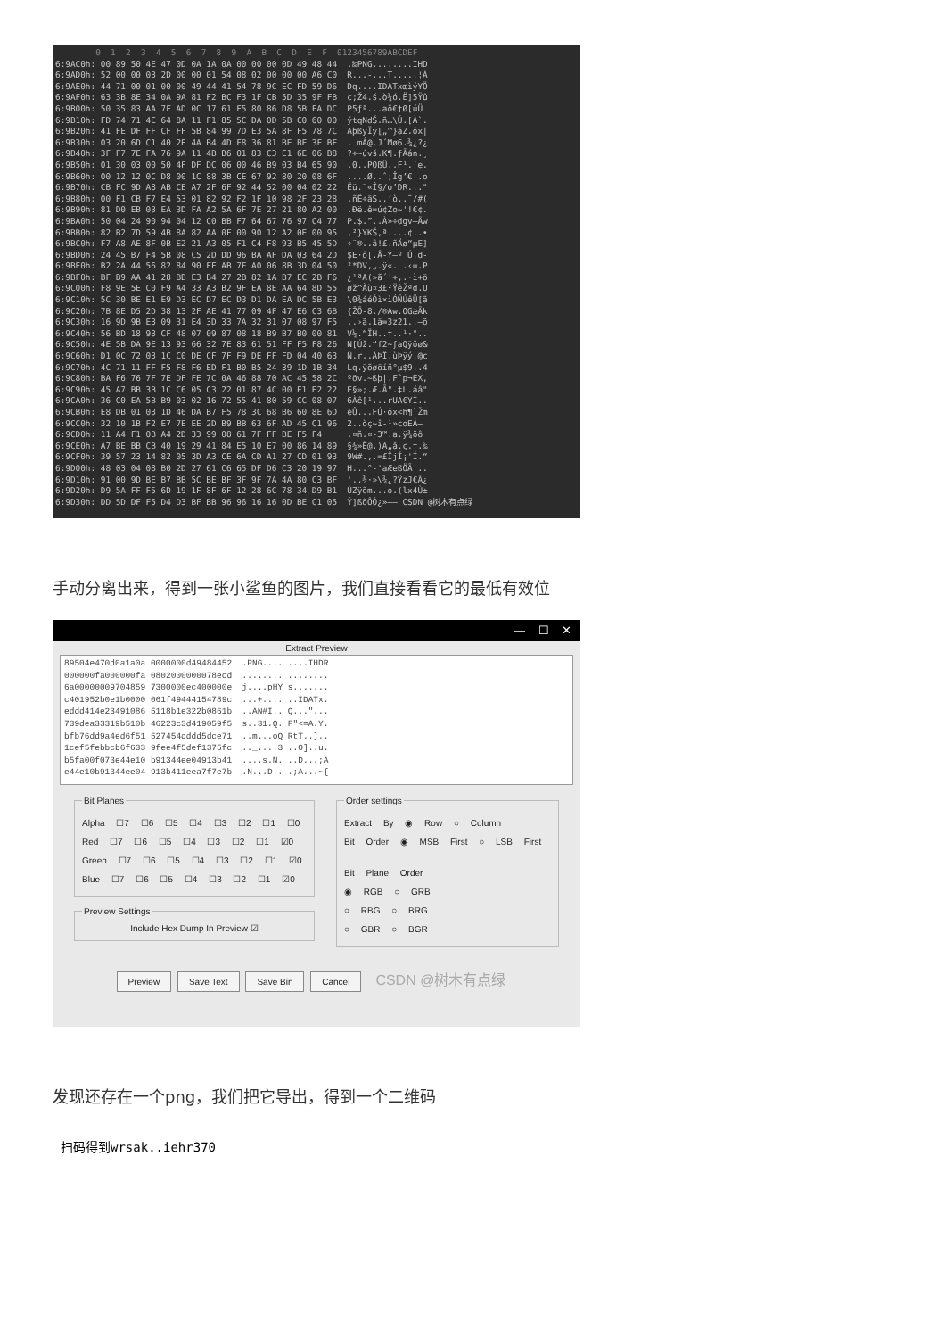0  1  2  3  4  5  6  7  8  9  A  B  C  D  E  F  0123456789ABCDEF
6:9AC0h: 00 89 50 4E 47 0D 0A 1A 0A 00 00 00 0D 49 48 44  .‰PNG........IHD
6:9AD0h: 52 00 00 03 2D 00 00 01 54 08 02 00 00 00 A6 C0  R...-...T.....¦À
6:9AE0h: 44 71 00 01 00 00 49 44 41 54 78 9C EC FD 59 D6  Dq....IDATxœìýYÖ
6:9AF0h: 63 3B 8E 34 0A 9A 81 F2 BC F3 1F CB 5D 35 9F FB  c;Ž4.š.ò¼ó.Ë]5Ÿû
6:9B00h: 50 35 83 AA 7F AD 0C 17 61 F5 80 86 D8 5B FA DC  P5ƒª.­..aõ€†Ø[úÜ
6:9B10h: FD 74 71 4E 64 8A 11 F1 85 5C DA 0D 5B C0 60 00  ýtqNdŠ.ñ…\Ú.[À`.
6:9B20h: 41 FE DF FF CF FF 5B 84 99 7D E3 5A 8F F5 78 7C  AþßÿÏÿ[„™}ãZ.õx|
6:9B30h: 03 20 6D C1 40 2E 4A B4 4D F8 36 81 BE BF 3F BF  . mÁ@.J´Mø6.¾¿?¿
6:9B40h: 3F F7 7E FA 76 9A 11 4B B6 01 83 C3 E1 6E 06 B8  ?÷~úvš.K¶.ƒÃán.¸
6:9B50h: 01 30 03 00 50 4F DF DC 06 00 46 B9 03 B4 65 90  .0..POßÜ..F¹.´e.
6:9B60h: 00 12 12 0C D8 00 1C 88 3B CE 67 92 80 20 08 6F  ....Ø..ˆ;Îg’€ .o
6:9B70h: CB FC 9D A8 AB CE A7 2F 6F 92 44 52 00 04 02 22  Ëü.¨«Î§/o’DR..."
6:9B80h: 00 F1 CB F7 E4 53 01 82 92 F2 1F 10 98 2F 23 28  .ñË÷äS.‚’ò..˜/#(
6:9B90h: 81 D0 EB 03 EA 3D FA A2 5A 6F 7E 27 21 80 A2 00  .Ðë.ê=ú¢Zo~'!€¢.
6:9BA0h: 50 04 24 90 94 04 12 C0 BB F7 64 67 76 97 C4 77  P.$.”..À»÷dgv—Äw
6:9BB0h: 82 B2 7D 59 4B 8A 82 AA 0F 00 90 12 A2 0E 00 95  ‚²}YKŠ‚ª....¢..•
6:9BC0h: F7 A8 AE 8F 0B E2 21 A3 05 F1 C4 F8 93 B5 45 5D  ÷¨®..â!£.ñÄø“µE]
6:9BD0h: 24 45 B7 F4 5B 08 C5 2D DD 96 BA AF DA 03 64 2D  $E·ô[.Å-Ý–º¯Ú.d-
6:9BE0h: B2 2A 44 56 82 84 90 FF AB 7F A0 06 8B 3D 04 50  ²*DV‚„.ÿ«. .‹=.P
6:9BF0h: BF B9 AA 41 28 BB E3 B4 27 2B 82 1A B7 EC 2B F6  ¿¹ªA(»ã´'+‚.·ì+ö
6:9C00h: F8 9E 5E C0 F9 A4 33 A3 B2 9F EA 8E AA 64 8D 55  øž^Àù¤3£²ŸêŽªd.U
6:9C10h: 5C 30 BE E1 E9 D3 EC D7 EC D3 D1 DA EA DC 5B E3  \0¾áéÓì×ìÓÑÚêÜ[ã
6:9C20h: 7B 8E D5 2D 38 13 2F AE 41 77 09 4F 47 E6 C3 6B  {ŽÕ-8./®Aw.OGæÃk
6:9C30h: 16 9D 9B E3 09 31 E4 3D 33 7A 32 31 07 08 97 F5  ..›ã.1ä=3z21..—õ
6:9C40h: 56 BD 18 93 CF 48 07 09 87 08 18 B9 B7 B0 00 81  V½.“ÏH..‡..¹·°..
6:9C50h: 4E 5B DA 9E 13 93 66 32 7E 83 61 51 FF F5 F8 26  N[Úž.“f2~ƒaQÿõø&
6:9C60h: D1 0C 72 03 1C C0 DE CF 7F F9 DE FF FD 04 40 63  Ñ.r..ÀÞÏ.ùÞÿý.@c
6:9C70h: 4C 71 11 FF F5 F8 F6 ED F1 B0 B5 24 39 1D 1B 34  Lq.ÿõøöíñ°µ$9..4
6:9C80h: BA F6 76 7F 7E DF FE 7C 0A 46 88 70 AC 45 58 2C  ºöv.~ßþ|.Fˆp¬EX,
6:9C90h: 45 A7 BB 3B 1C C6 05 C3 22 01 87 4C 00 E1 E2 22  E§»;.Æ.Ã".‡L.áâ"
6:9CA0h: 36 C0 EA 5B B9 03 02 16 72 55 41 80 59 CC 08 07  6Àê[¹...rUA€YÌ..
6:9CB0h: E8 DB 01 03 1D 46 DA B7 F5 78 3C 68 B6 60 8E 6D  èÛ...FÚ·õx<h¶`Žm
6:9CC0h: 32 10 1B F2 E7 7E EE 2D B9 BB 63 6F AD 45 C1 96  2..òç~î-¹»co­EÁ–
6:9CD0h: 11 A4 F1 0B A4 2D 33 99 08 61 7F FF BE F5 F4     .¤ñ.¤-3™.a.ÿ¾õô
6:9CE0h: A7 BE BB CB 40 19 29 41 84 E5 10 E7 00 86 14 89  §¾»Ë@.)A„å.ç.†.‰
6:9CF0h: 39 57 23 14 82 05 3D A3 CE 6A CD A1 27 CD 01 93  9W#.‚.=£ÎjÍ¡'Í.“
6:9D00h: 48 03 04 08 B0 2D 27 61 C6 65 DF D6 C3 20 19 97  H...°-'aÆeßÖÃ ..
6:9D10h: 91 00 9D BE B7 BB 5C BE BF 3F 9F 7A 4A 80 C3 BF  '..¾·»\¾¿?ŸzJ€Ã¿
6:9D20h: D9 5A FF F5 6D 19 1F 8F 6F 12 28 6C 78 34 D9 B1  ÙZÿõm...o.(lx4Ù±
6:9D30h: DD 5D DF F5 D4 D3 BF BB 96 96 16 16 0D BE C1 05  Ý]ßõÔÓ¿»–– CSDN @树木有点绿
手动分离出来，得到一张小鲨鱼的图片，我们直接看看它的最低有效位
— ☐ ✕
Extract Preview
89504e470d0a1a0a 0000000d49484452 .PNG.... ....IHDR 000000fa000000fa 0802000000078ecd ........ ........ 6a00000009704859 7300000ec400000e j....pHY s....... c401952b0e1b0000 061f49444154789c ...+.... ..IDATx. eddd414e23491086 5118b1e322b0861b ..AN#I.. Q..."... 739dea33319b510b 46223c3d419059f5 s..31.Q. F"<=A.Y. bfb76dd9a4ed6f51 527454dddd5dce71 ..m...oQ RtT..].. 1cef5febbcb6f633 9fee4f5def1375fc .._....3 ..O]..u. b5fa00f073e44e10 b91344ee04913b41 ....s.N. ..D...;A e44e10b91344ee04 913b411eea7f7e7b .N...D.. .;A...~{
Bit Planes
Alpha ☐7 ☐6 ☐5 ☐4 ☐3 ☐2 ☐1 ☐0
Red ☐7 ☐6 ☐5 ☐4 ☐3 ☐2 ☐1 ☑0
Green ☐7 ☐6 ☐5 ☐4 ☐3 ☐2 ☐1 ☑0
Blue ☐7 ☐6 ☐5 ☐4 ☐3 ☐2 ☐1 ☑0
Preview Settings
Include Hex Dump In Preview ☑
Order settings
Extract By ◉ Row ○ Column
Bit Order ◉ MSB First ○ LSB First
Bit Plane Order
◉ RGB ○ GRB
○ RBG ○ BRG
○ GBR ○ BGR
Preview Save Text Save Bin Cancel CSDN @树木有点绿
发现还存在一个png，我们把它导出，得到一个二维码
扫码得到wrsak..iehr370